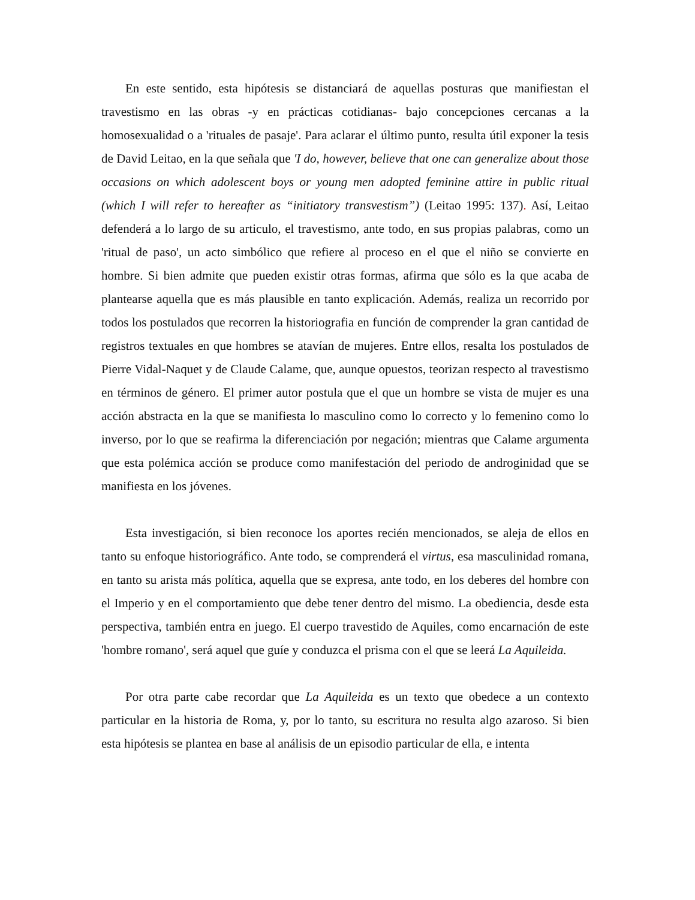En este sentido, esta hipótesis se distanciará de aquellas posturas que manifiestan el travestismo en las obras -y en prácticas cotidianas- bajo concepciones cercanas a la homosexualidad o a 'rituales de pasaje'. Para aclarar el último punto, resulta útil exponer la tesis de David Leitao, en la que señala que 'I do, however, believe that one can generalize about those occasions on which adolescent boys or young men adopted feminine attire in public ritual (which I will refer to hereafter as “initiatory transvestism”) (Leitao 1995: 137). Así, Leitao defenderá a lo largo de su articulo, el travestismo, ante todo, en sus propias palabras, como un 'ritual de paso', un acto simbólico que refiere al proceso en el que el niño se convierte en hombre. Si bien admite que pueden existir otras formas, afirma que sólo es la que acaba de plantearse aquella que es más plausible en tanto explicación. Además, realiza un recorrido por todos los postulados que recorren la historiografia en función de comprender la gran cantidad de registros textuales en que hombres se atavían de mujeres. Entre ellos, resalta los postulados de Pierre Vidal-Naquet y de Claude Calame, que, aunque opuestos, teorizan respecto al travestismo en términos de género. El primer autor postula que el que un hombre se vista de mujer es una acción abstracta en la que se manifiesta lo masculino como lo correcto y lo femenino como lo inverso, por lo que se reafirma la diferenciación por negación; mientras que Calame argumenta que esta polémica acción se produce como manifestación del periodo de androginidad que se manifiesta en los jóvenes.
Esta investigación, si bien reconoce los aportes recién mencionados, se aleja de ellos en tanto su enfoque historiográfico. Ante todo, se comprenderá el virtus, esa masculinidad romana, en tanto su arista más política, aquella que se expresa, ante todo, en los deberes del hombre con el Imperio y en el comportamiento que debe tener dentro del mismo. La obediencia, desde esta perspectiva, también entra en juego. El cuerpo travestido de Aquiles, como encarnación de este 'hombre romano', será aquel que guíe y conduzca el prisma con el que se leerá La Aquileida.
Por otra parte cabe recordar que La Aquileida es un texto que obedece a un contexto particular en la historia de Roma, y, por lo tanto, su escritura no resulta algo azaroso. Si bien esta hipótesis se plantea en base al análisis de un episodio particular de ella, e intenta